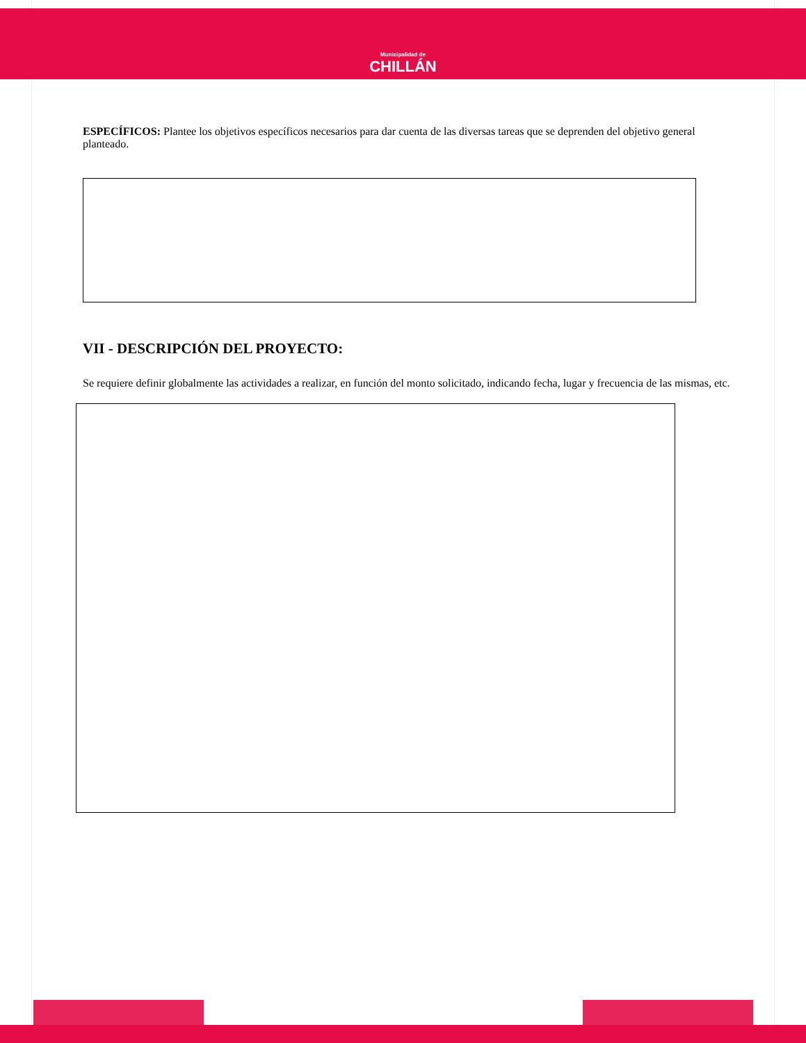Municipalidad de
CHILLÁN
ESPECÍFICOS: Plantee los objetivos específicos necesarios para dar cuenta de las diversas tareas que se deprenden del objetivo general planteado.
VII - DESCRIPCIÓN DEL PROYECTO:
Se requiere definir globalmente las actividades a realizar, en función del monto solicitado, indicando fecha, lugar y frecuencia de las mismas, etc.